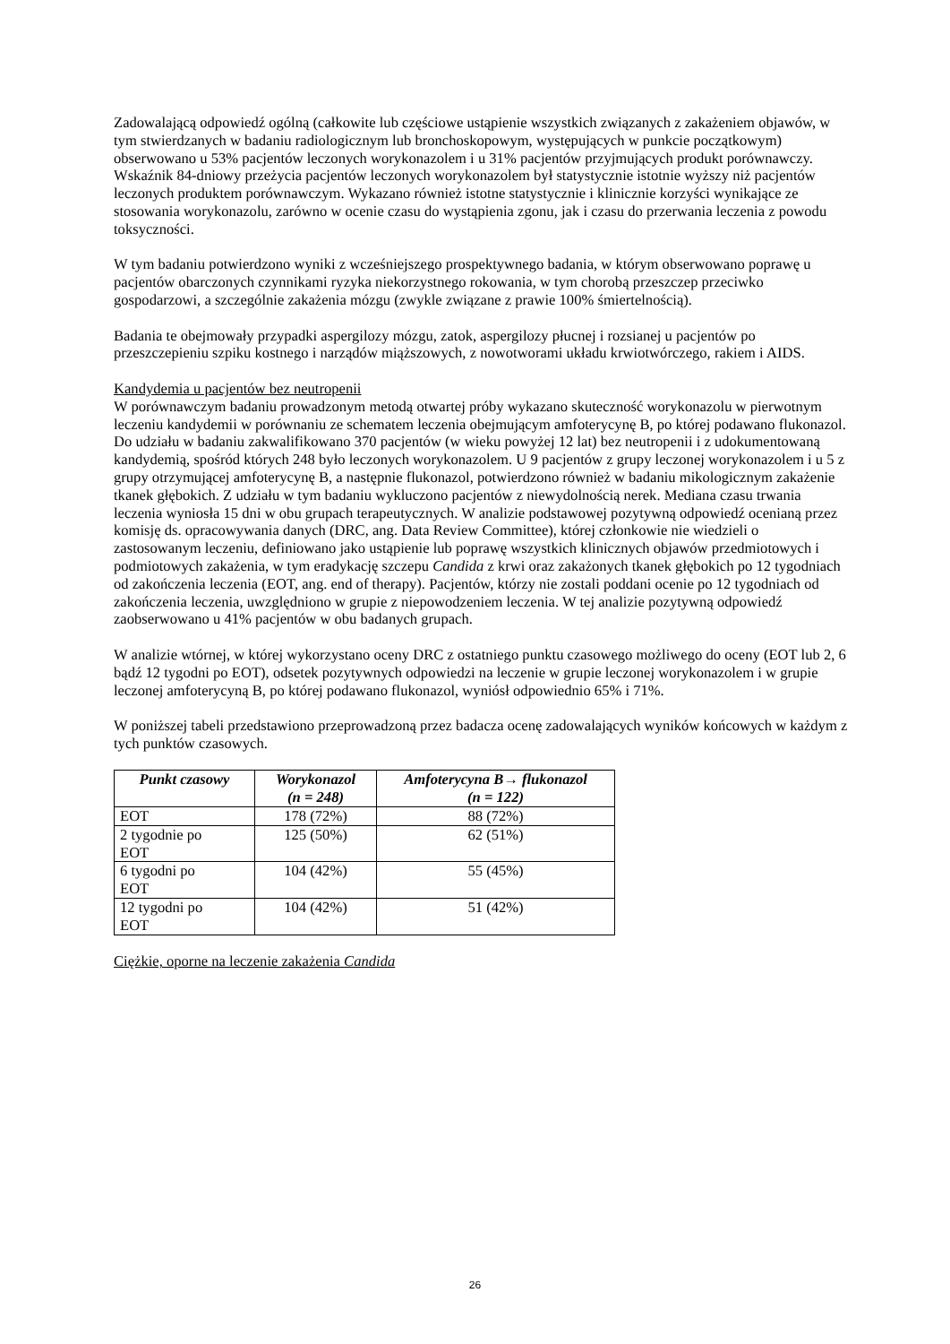Zadowalającą odpowiedź ogólną (całkowite lub częściowe ustąpienie wszystkich związanych z zakażeniem objawów, w tym stwierdzanych w badaniu radiologicznym lub bronchoskopowym, występujących w punkcie początkowym) obserwowano u 53% pacjentów leczonych worykonazolem i u 31% pacjentów przyjmujących produkt porównawczy. Wskaźnik 84-dniowy przeżycia pacjentów leczonych worykonazolem był statystycznie istotnie wyższy niż pacjentów leczonych produktem porównawczym. Wykazano również istotne statystycznie i klinicznie korzyści wynikające ze stosowania worykonazolu, zarówno w ocenie czasu do wystąpienia zgonu, jak i czasu do przerwania leczenia z powodu toksyczności.
W tym badaniu potwierdzono wyniki z wcześniejszego prospektywnego badania, w którym obserwowano poprawę u pacjentów obarczonych czynnikami ryzyka niekorzystnego rokowania, w tym chorobą przeszczep przeciwko gospodarzowi, a szczególnie zakażenia mózgu (zwykle związane z prawie 100% śmiertelnością).
Badania te obejmowały przypadki aspergilozy mózgu, zatok, aspergilozy płucnej i rozsianej u pacjentów po przeszczepieniu szpiku kostnego i narządów miąższowych, z nowotworami układu krwiotwórczego, rakiem i AIDS.
Kandydemia u pacjentów bez neutropenii
W porównawczym badaniu prowadzonym metodą otwartej próby wykazano skuteczność worykonazolu w pierwotnym leczeniu kandydemii w porównaniu ze schematem leczenia obejmującym amfoterycynę B, po której podawano flukonazol. Do udziału w badaniu zakwalifikowano 370 pacjentów (w wieku powyżej 12 lat) bez neutropenii i z udokumentowaną kandydemią, spośród których 248 było leczonych worykonazolem. U 9 pacjentów z grupy leczonej worykonazolem i u 5 z grupy otrzymującej amfoterycynę B, a następnie flukonazol, potwierdzono również w badaniu mikologicznym zakażenie tkanek głębokich. Z udziału w tym badaniu wykluczono pacjentów z niewydolnością nerek. Mediana czasu trwania leczenia wyniosła 15 dni w obu grupach terapeutycznych. W analizie podstawowej pozytywną odpowiedź ocenianą przez komisję ds. opracowywania danych (DRC, ang. Data Review Committee), której członkowie nie wiedzieli o zastosowanym leczeniu, definiowano jako ustąpienie lub poprawę wszystkich klinicznych objawów przedmiotowych i podmiotowych zakażenia, w tym eradykację szczepu Candida z krwi oraz zakażonych tkanek głębokich po 12 tygodniach od zakończenia leczenia (EOT, ang. end of therapy). Pacjentów, którzy nie zostali poddani ocenie po 12 tygodniach od zakończenia leczenia, uwzględniono w grupie z niepowodzeniem leczenia. W tej analizie pozytywną odpowiedź zaobserwowano u 41% pacjentów w obu badanych grupach.
W analizie wtórnej, w której wykorzystano oceny DRC z ostatniego punktu czasowego możliwego do oceny (EOT lub 2, 6 bądź 12 tygodni po EOT), odsetek pozytywnych odpowiedzi na leczenie w grupie leczonej worykonazolem i w grupie leczonej amfoterycyną B, po której podawano flukonazol, wyniósł odpowiednio 65% i 71%.
W poniższej tabeli przedstawiono przeprowadzoną przez badacza ocenę zadowalających wyników końcowych w każdym z tych punktów czasowych.
| Punkt czasowy | Worykonazol (n = 248) | Amfoterycyna B→ flukonazol (n = 122) |
| --- | --- | --- |
| EOT | 178 (72%) | 88 (72%) |
| 2 tygodnie po EOT | 125 (50%) | 62 (51%) |
| 6 tygodni po EOT | 104 (42%) | 55 (45%) |
| 12 tygodni po EOT | 104 (42%) | 51 (42%) |
Ciężkie, oporne na leczenie zakażenia Candida
26